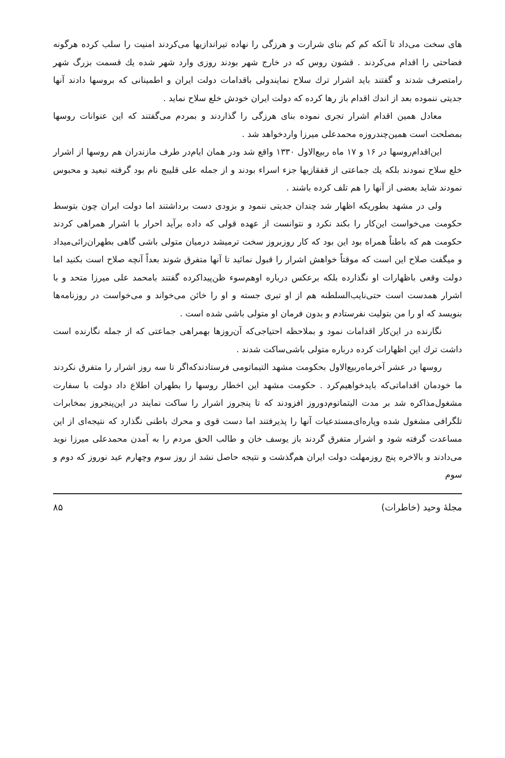های سخت می‌داد تا آنکه کم کم بنای شرارت و هرزگی را نهاده تیراندازیها می‌کردند امنیت را سلب کرده هرگونه فضاحتی را اقدام می‌کردند . قشون روس که در خارج شهر بودند روزی وارد شهر شده یك قسمت بزرگ شهر رامتصرف شدند و گفتند باید اشرار ترك سلاح نمایندولی باقدامات دولت ایران و اطمینانی که بروسها دادند آنها جدیتی ننموده بعد از اندك اقدام باز رها کرده که دولت ایران خودش خلع سلاح نماید .
معادل همین اقدام اشرار تجری نموده بنای هرزگی را گذاردند و بمردم می‌گفتند که این عنوانات روسها بمصلحت است همین‌چندروزه محمدعلی میرزا واردخواهد شد .
این‌اقدام‌روسها در ۱۶ و ۱۷ ماه ربیع‌الاول ۱۳۳۰ واقع شد ودر همان ایام‌در طرف مازندران هم روسها از اشرار خلع سلاح نمودند بلکه یك جماعتی از قفقازیها جزء اسراء بودند و از جمله علی قلیبج نام بود گرفته تبعید و محبوس نمودند شاید بعضی از آنها را هم تلف کرده باشند .
ولی در مشهد بطوریکه اظهار شد چندان جدیتی ننمود و بزودی دست برداشتند اما دولت ایران چون بتوسط حکومت می‌خواست این‌کار را بکند نکرد و نتوانست از عهده قولی که داده برآید احرار با اشرار همراهی کردند حکومت هم که باطناً همراه بود این بود که کار روزبروز سخت ترمیشد درمیان متولی باشی گاهی بطهران‌رائی‌میداد و میگفت صلاح این است که موقتاً خواهش اشرار را قبول نمائید تا آنها متفرق شوند بعداً آنچه صلاح است بکنید اما دولت وقعی باظهارات او نگذارده بلکه برعکس درباره اوهم‌سوء ظن‌پیداکرده گفتند بامحمد علی میرزا متحد و با اشرار همدست است حتی‌نایب‌السلطنه هم از او تبری جسته و او را خائن می‌خواند و می‌خواست در روزنامه‌ها بنویسد که او را من بتولیت نفرستادم و بدون فرمان او متولی باشی شده است .
نگارنده در این‌کار اقدامات نمود و بملاحظه احتیاجی‌که آن‌روزها بهمراهی جماعتی که از جمله نگارنده است داشت ترك این اظهارات کرده درباره متولی باشی‌ساکت شدند .
روسها در عشر آخرماه‌ربیع‌الاول بحکومت مشهد التیماتومی فرستادندکه‌اگر تا سه روز اشرار را متفرق نکردند ما خودمان اقداماتی‌که بایدخواهیم‌کرد . حکومت مشهد این اخطار روسها را بطهران اطلاع داد دولت با سفارت مشغول‌مذاکره شد بر مدت الیتماتوم‌دوروز افزودند که تا پنجروز اشرار را ساکت نمایند در این‌پنجروز بمخابرات تلگرافی مشغول شده وپاره‌ای‌مستدعیات آنها را پذیرفتند اما دست قوی و محرك باطنی نگذارد که نتیجه‌ای از این مساعدت گرفته شود و اشرار متفرق گردند باز یوسف خان و طالب الحق مردم را به آمدن محمدعلی میرزا نوید می‌دادند و بالاخره پنج روزمهلت دولت ایران هم‌گذشت و نتیجه حاصل نشد از روز سوم وچهارم عید نوروز که دوم و سوم
مجلهٔ وحید (خاطرات) ۸۵